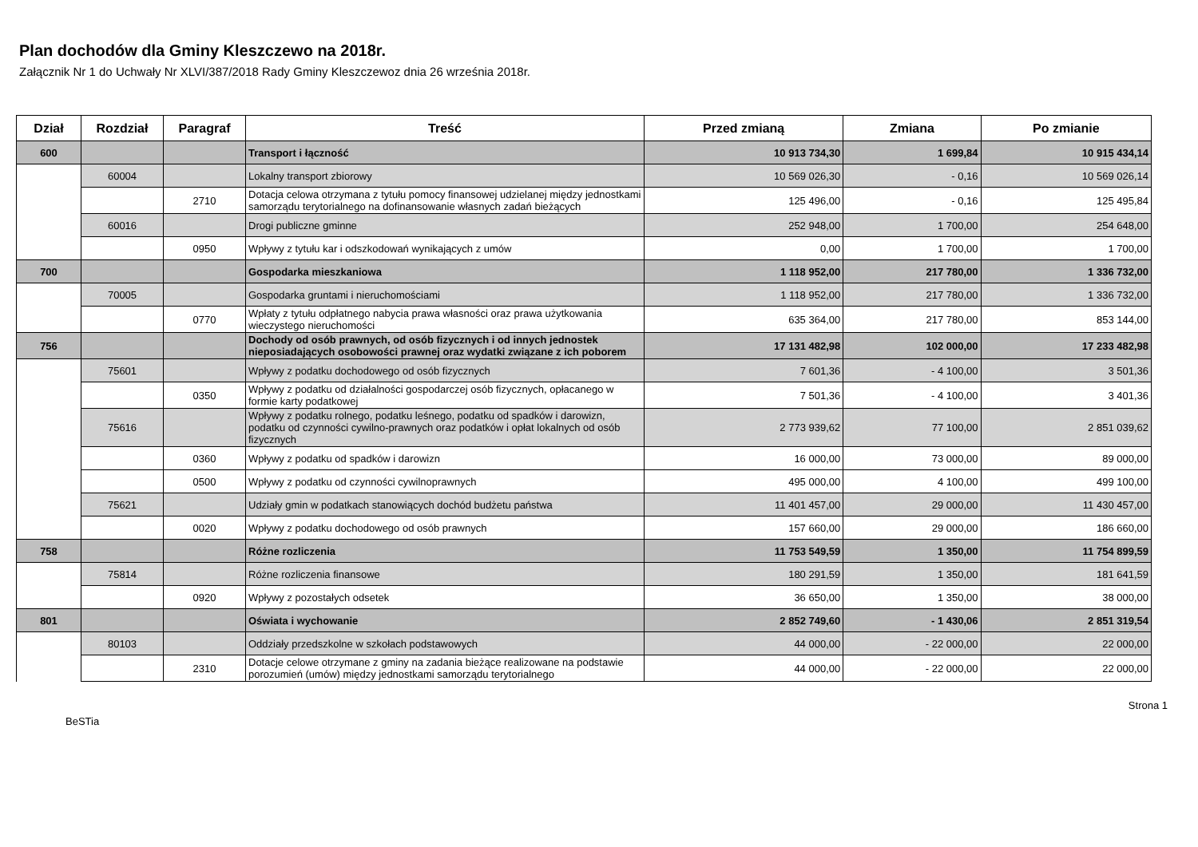Plan dochodów dla Gminy Kleszczewo na 2018r.
Załącznik Nr 1 do Uchwały Nr XLVI/387/2018 Rady Gminy Kleszczewoz dnia 26 września 2018r.
| Dział | Rozdział | Paragraf | Treść | Przed zmianą | Zmiana | Po zmianie |
| --- | --- | --- | --- | --- | --- | --- |
| 600 | | | Transport i łączność | 10 913 734,30 | 1 699,84 | 10 915 434,14 |
| | 60004 | | Lokalny transport zbiorowy | 10 569 026,30 | - 0,16 | 10 569 026,14 |
| | | 2710 | Dotacja celowa otrzymana z tytułu pomocy finansowej udzielanej między jednostkami samorządu terytorialnego na dofinansowanie własnych zadań bieżących | 125 496,00 | - 0,16 | 125 495,84 |
| | 60016 | | Drogi publiczne gminne | 252 948,00 | 1 700,00 | 254 648,00 |
| | | 0950 | Wpływy z tytułu kar i odszkodowań wynikających z umów | 0,00 | 1 700,00 | 1 700,00 |
| 700 | | | Gospodarka mieszkaniowa | 1 118 952,00 | 217 780,00 | 1 336 732,00 |
| | 70005 | | Gospodarka gruntami i nieruchomościami | 1 118 952,00 | 217 780,00 | 1 336 732,00 |
| | | 0770 | Wpłaty z tytułu odpłatnego nabycia prawa własności oraz prawa użytkowania wieczystego nieruchomości | 635 364,00 | 217 780,00 | 853 144,00 |
| 756 | | | Dochody od osób prawnych, od osób fizycznych i od innych jednostek nieposiadających osobowości prawnej oraz wydatki związane z ich poborem | 17 131 482,98 | 102 000,00 | 17 233 482,98 |
| | 75601 | | Wpływy z podatku dochodowego od osób fizycznych | 7 601,36 | - 4 100,00 | 3 501,36 |
| | | 0350 | Wpływy z podatku od działalności gospodarczej osób fizycznych, opłacanego w formie karty podatkowej | 7 501,36 | - 4 100,00 | 3 401,36 |
| | 75616 | | Wpływy z podatku rolnego, podatku leśnego, podatku od spadków i darowizn, podatku od czynności cywilno-prawnych oraz podatków i opłat lokalnych od osób fizycznych | 2 773 939,62 | 77 100,00 | 2 851 039,62 |
| | | 0360 | Wpływy z podatku od spadków i darowizn | 16 000,00 | 73 000,00 | 89 000,00 |
| | | 0500 | Wpływy z podatku od czynności cywilnoprawnych | 495 000,00 | 4 100,00 | 499 100,00 |
| | 75621 | | Udziały gmin w podatkach stanowiących dochód budżetu państwa | 11 401 457,00 | 29 000,00 | 11 430 457,00 |
| | | 0020 | Wpływy z podatku dochodowego od osób prawnych | 157 660,00 | 29 000,00 | 186 660,00 |
| 758 | | | Różne rozliczenia | 11 753 549,59 | 1 350,00 | 11 754 899,59 |
| | 75814 | | Różne rozliczenia finansowe | 180 291,59 | 1 350,00 | 181 641,59 |
| | | 0920 | Wpływy z pozostałych odsetek | 36 650,00 | 1 350,00 | 38 000,00 |
| 801 | | | Oświata i wychowanie | 2 852 749,60 | - 1 430,06 | 2 851 319,54 |
| | 80103 | | Oddziały przedszkolne w szkołach podstawowych | 44 000,00 | - 22 000,00 | 22 000,00 |
| | | 2310 | Dotacje celowe otrzymane z gminy na zadania bieżące realizowane na podstawie porozumień (umów) między jednostkami samorządu terytorialnego | 44 000,00 | - 22 000,00 | 22 000,00 |
BeSTia Strona 1